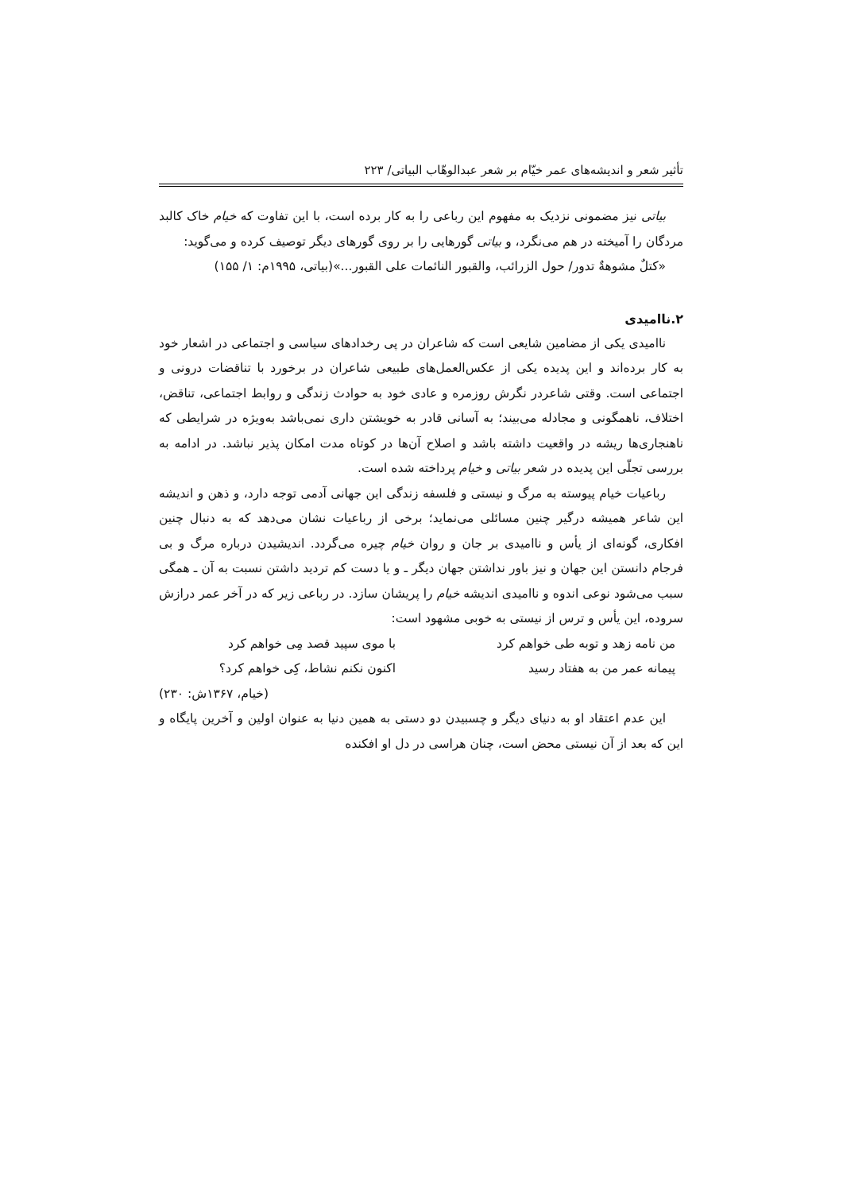تأثیر شعر و اندیشه‌های عمر خیّام بر شعر عبدالوهّاب البیاتی/ ۲۲۳
بیاتی نیز مضمونی نزدیک به مفهوم این رباعی را به کار برده است، با این تفاوت که خیام خاک کالبد مردگان را آمیخته در هم می‌نگرد، و بیاتی گورهایی را بر روی گورهای دیگر توصیف کرده و می‌گوید:
«کتلٌ مشوهةٌ تدور/ حول الزرائب، والقبور النائمات علی القبور...»(بیاتی، ۱۹۹۵م: ۱/ ۱۵۵)
۲.ناامیدی
ناامیدی یکی از مضامین شایعی است که شاعران در پی رخدادهای سیاسی و اجتماعی در اشعار خود به کار برده‌اند و این پدیده یکی از عکس‌العمل‌های طبیعی شاعران در برخورد با تناقضات درونی و اجتماعی است. وقتی شاعردر نگرش روزمره و عادی خود به حوادث زندگی و روابط اجتماعی، تناقض، اختلاف، ناهمگونی و مجادله می‌بیند؛ به آسانی قادر به خویشتن داری نمی‌باشد به‌ویژه در شرایطی که ناهنجاری‌ها ریشه در واقعیت داشته باشد و اصلاح آن‌ها در کوتاه مدت امکان پذیر نباشد. در ادامه به بررسی تجلّی این پدیده در شعر بیاتی و خیام پرداخته شده است.
رباعیات خیام پیوسته به مرگ و نیستی و فلسفه زندگی این جهانی آدمی توجه دارد، و ذهن و اندیشه این شاعر همیشه درگیر چنین مسائلی می‌نماید؛ برخی از رباعیات نشان می‌دهد که به دنبال چنین افکاری، گونه‌ای از یأس و ناامیدی بر جان و روان خیام چیره می‌گردد. اندیشیدن درباره مرگ و بی فرجام دانستن این جهان و نیز باور نداشتن جهان دیگر ـ و یا دست کم تردید داشتن نسبت به آن ـ همگی سبب می‌شود نوعی اندوه و ناامیدی اندیشه خیام را پریشان سازد. در رباعی زیر که در آخر عمر درازش سروده، این یأس و ترس از نیستی به خوبی مشهود است:
من نامه زهد و توبه طی خواهم کرد با موی سپید قصد مِی خواهم کرد
پیمانه عمر من به هفتاد رسید اکنون نکنم نشاط، کِی خواهم کرد؟
(خیام، ۱۳۶۷ش: ۲۳۰)
این عدم اعتقاد او به دنیای دیگر و چسبیدن دو دستی به همین دنیا به عنوان اولین و آخرین پایگاه و این که بعد از آن نیستی محض است، چنان هراسی در دل او افکنده